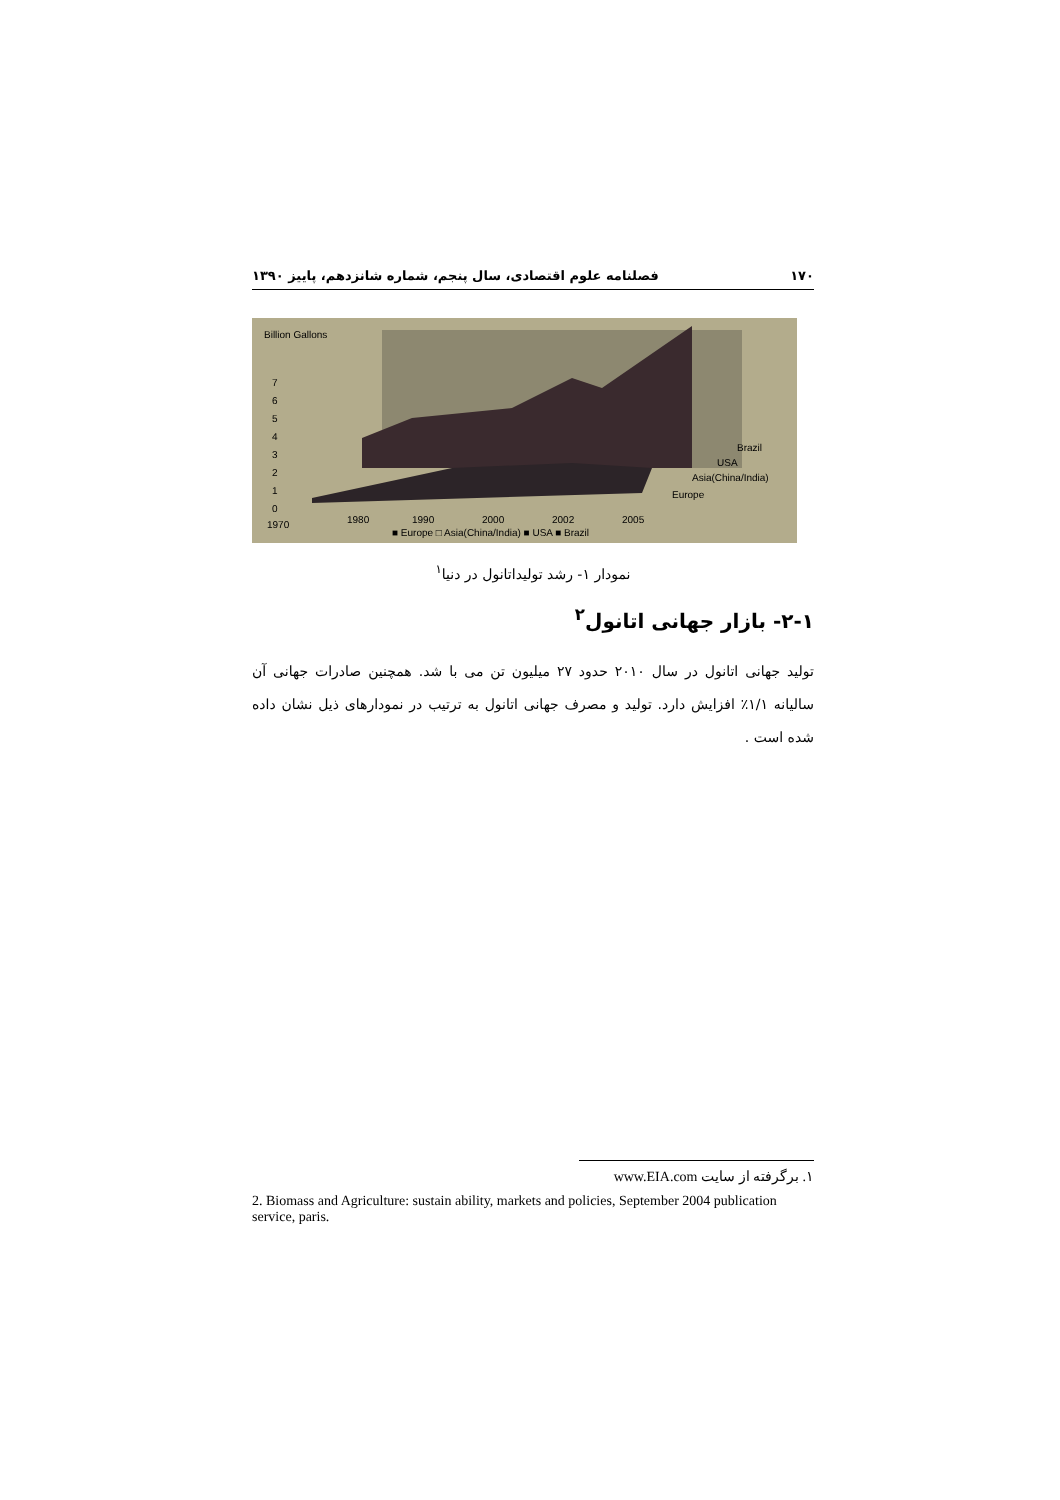۱۷۰ فصلنامه علوم اقتصادی، سال پنجم، شماره شانزدهم، پاییز ۱۳۹۰
Billion Gallons
7
6
5
4
3
2
1
0
Brazil
USA
Asia(China/India)
Europe
1970
1980
1990
2000
2002
2005
■ Europe □ Asia(China/India) ■ USA ■ Brazil
نمودار ۱- رشد تولیداتانول در دنیا<sup>۱</sup>
۲-۱- بازار جهانی اتانول<sup>۲</sup>
تولید جهانی اتانول در سال ۲۰۱۰ حدود ۲۷ میلیون تن می با شد. همچنین صادرات جهانی آن سالیانه ۱/۱٪ افزایش دارد. تولید و مصرف جهانی اتانول به ترتیب در نمودارهای ذیل نشان داده شده است .
۱. برگرفته از سایت www.EIA.com
2. Biomass and Agriculture: sustain ability, markets and policies, September 2004 publication service, paris.